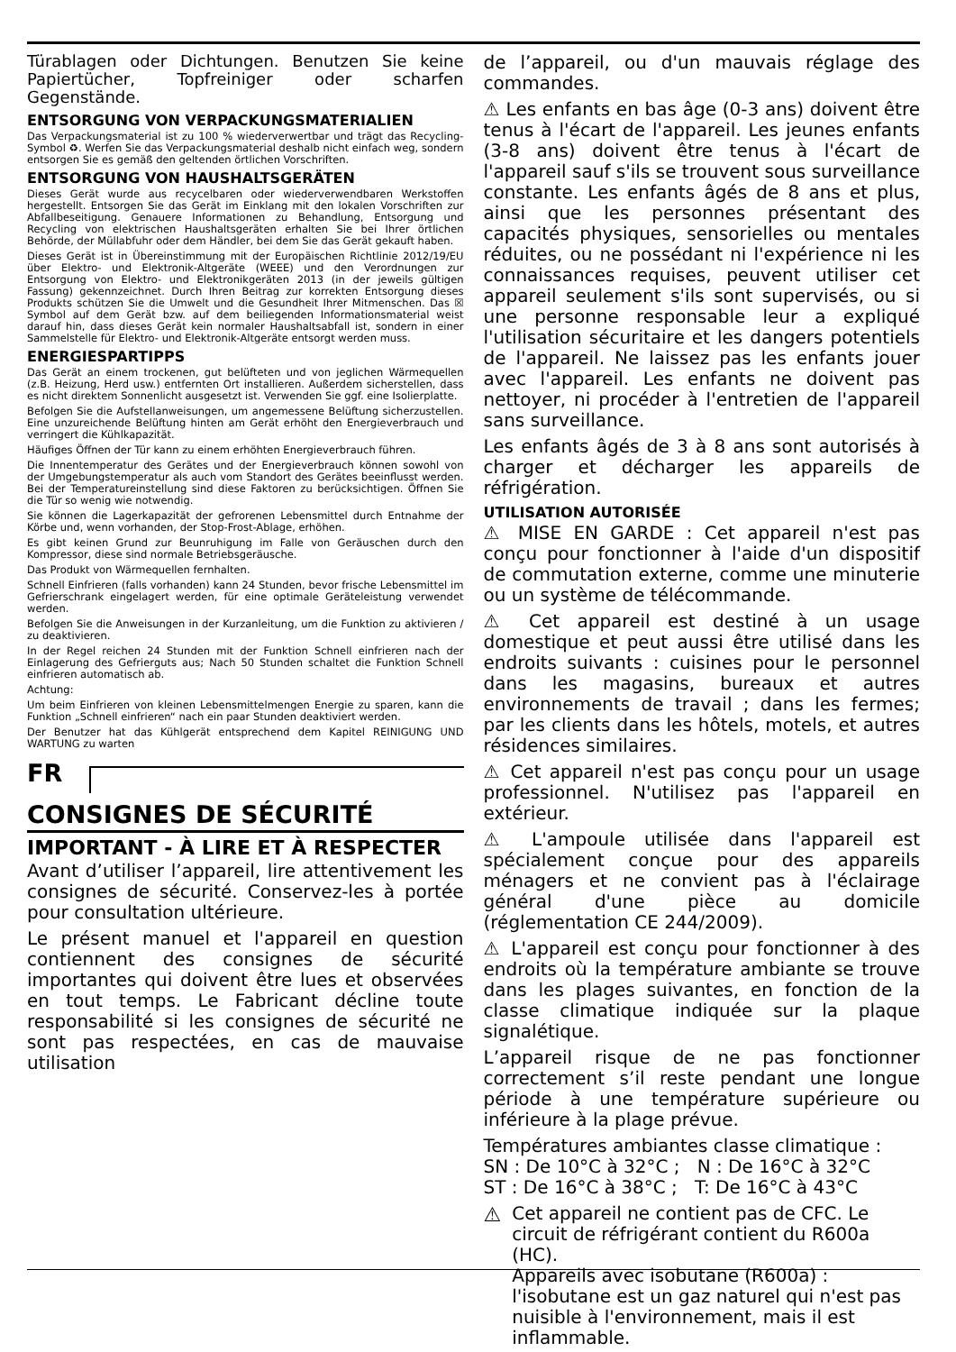Türablagen oder Dichtungen. Benutzen Sie keine Papiertücher, Topfreiniger oder scharfen Gegenstände.
ENTSORGUNG VON VERPACKUNGSMATERIALIEN
Das Verpackungsmaterial ist zu 100 % wiederverwertbar und trägt das Recycling-Symbol ♻. Werfen Sie das Verpackungsmaterial deshalb nicht einfach weg, sondern entsorgen Sie es gemäß den geltenden örtlichen Vorschriften.
ENTSORGUNG VON HAUSHALTSGERÄTEN
Dieses Gerät wurde aus recycelbaren oder wiederverwendbaren Werkstoffen hergestellt. Entsorgen Sie das Gerät im Einklang mit den lokalen Vorschriften zur Abfallbeseitigung. Genauere Informationen zu Behandlung, Entsorgung und Recycling von elektrischen Haushaltsgeräten erhalten Sie bei Ihrer örtlichen Behörde, der Müllabfuhr oder dem Händler, bei dem Sie das Gerät gekauft haben.
Dieses Gerät ist in Übereinstimmung mit der Europäischen Richtlinie 2012/19/EU über Elektro- und Elektronik-Altgeräte (WEEE) und den Verordnungen zur Entsorgung von Elektro- und Elektronikgeräten 2013 (in der jeweils gültigen Fassung) gekennzeichnet. Durch Ihren Beitrag zur korrekten Entsorgung dieses Produkts schützen Sie die Umwelt und die Gesundheit Ihrer Mitmenschen. Das ☒ Symbol auf dem Gerät bzw. auf dem beiliegenden Informationsmaterial weist darauf hin, dass dieses Gerät kein normaler Haushaltsabfall ist, sondern in einer Sammelstelle für Elektro- und Elektronik-Altgeräte entsorgt werden muss.
ENERGIESPARTIPPS
Das Gerät an einem trockenen, gut belüfteten und von jeglichen Wärmequellen (z.B. Heizung, Herd usw.) entfernten Ort installieren. Außerdem sicherstellen, dass es nicht direktem Sonnenlicht ausgesetzt ist. Verwenden Sie ggf. eine Isolierplatte.
Befolgen Sie die Aufstellanweisungen, um angemessene Belüftung sicherzustellen. Eine unzureichende Belüftung hinten am Gerät erhöht den Energieverbrauch und verringert die Kühlkapazität.
Häufiges Öffnen der Tür kann zu einem erhöhten Energieverbrauch führen.
Die Innentemperatur des Gerätes und der Energieverbrauch können sowohl von der Umgebungstemperatur als auch vom Standort des Gerätes beeinflusst werden. Bei der Temperatureinstellung sind diese Faktoren zu berücksichtigen. Öffnen Sie die Tür so wenig wie notwendig.
Sie können die Lagerkapazität der gefrorenen Lebensmittel durch Entnahme der Körbe und, wenn vorhanden, der Stop-Frost-Ablage, erhöhen.
Es gibt keinen Grund zur Beunruhigung im Falle von Geräuschen durch den Kompressor, diese sind normale Betriebsgeräusche.
Das Produkt von Wärmequellen fernhalten.
Schnell Einfrieren (falls vorhanden) kann 24 Stunden, bevor frische Lebensmittel im Gefrierschrank eingelagert werden, für eine optimale Geräteleistung verwendet werden.
Befolgen Sie die Anweisungen in der Kurzanleitung, um die Funktion zu aktivieren / zu deaktivieren.
In der Regel reichen 24 Stunden mit der Funktion Schnell einfrieren nach der Einlagerung des Gefrierguts aus; Nach 50 Stunden schaltet die Funktion Schnell einfrieren automatisch ab.
Achtung:
Um beim Einfrieren von kleinen Lebensmittelmengen Energie zu sparen, kann die Funktion „Schnell einfrieren“ nach ein paar Stunden deaktiviert werden.
Der Benutzer hat das Kühlgerät entsprechend dem Kapitel REINIGUNG UND WARTUNG zu warten
FR
CONSIGNES DE SÉCURITÉ
IMPORTANT - À LIRE ET À RESPECTER
Avant d’utiliser l’appareil, lire attentivement les consignes de sécurité. Conservez-les à portée pour consultation ultérieure.
Le présent manuel et l'appareil en question contiennent des consignes de sécurité importantes qui doivent être lues et observées en tout temps. Le Fabricant décline toute responsabilité si les consignes de sécurité ne sont pas respectées, en cas de mauvaise utilisation
de l’appareil, ou d'un mauvais réglage des commandes.
⚠ Les enfants en bas âge (0-3 ans) doivent être tenus à l'écart de l'appareil. Les jeunes enfants (3-8 ans) doivent être tenus à l'écart de l'appareil sauf s'ils se trouvent sous surveillance constante. Les enfants âgés de 8 ans et plus, ainsi que les personnes présentant des capacités physiques, sensorielles ou mentales réduites, ou ne possédant ni l'expérience ni les connaissances requises, peuvent utiliser cet appareil seulement s'ils sont supervisés, ou si une personne responsable leur a expliqué l'utilisation sécuritaire et les dangers potentiels de l'appareil. Ne laissez pas les enfants jouer avec l'appareil. Les enfants ne doivent pas nettoyer, ni procéder à l'entretien de l'appareil sans surveillance.
Les enfants âgés de 3 à 8 ans sont autorisés à charger et décharger les appareils de réfrigération.
UTILISATION AUTORISÉE
⚠ MISE EN GARDE : Cet appareil n'est pas conçu pour fonctionner à l'aide d'un dispositif de commutation externe, comme une minuterie ou un système de télécommande.
⚠ Cet appareil est destiné à un usage domestique et peut aussi être utilisé dans les endroits suivants : cuisines pour le personnel dans les magasins, bureaux et autres environnements de travail ; dans les fermes; par les clients dans les hôtels, motels, et autres résidences similaires.
⚠ Cet appareil n'est pas conçu pour un usage professionnel. N'utilisez pas l'appareil en extérieur.
⚠ L'ampoule utilisée dans l'appareil est spécialement conçue pour des appareils ménagers et ne convient pas à l'éclairage général d'une pièce au domicile (réglementation CE 244/2009).
⚠ L'appareil est conçu pour fonctionner à des endroits où la température ambiante se trouve dans les plages suivantes, en fonction de la classe climatique indiquée sur la plaque signalétique.
L’appareil risque de ne pas fonctionner correctement s’il reste pendant une longue période à une température supérieure ou inférieure à la plage prévue.
Températures ambiantes classe climatique :
SN : De 10°C à 32°C ; N : De 16°C à 32°C
ST : De 16°C à 38°C ; T: De 16°C à 43°C
⚠
Cet appareil ne contient pas de CFC. Le circuit de réfrigérant contient du R600a (HC).
Appareils avec isobutane (R600a) : l'isobutane est un gaz naturel qui n'est pas nuisible à l'environnement, mais il est inflammable.